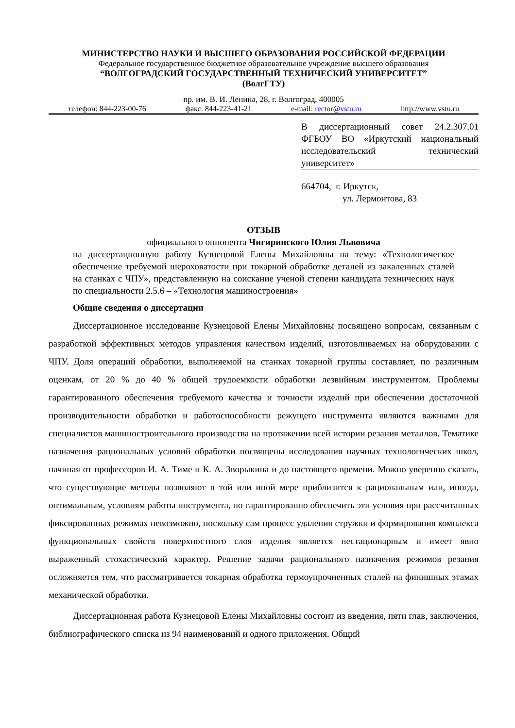МИНИСТЕРСТВО НАУКИ И ВЫСШЕГО ОБРАЗОВАНИЯ РОССИЙСКОЙ ФЕДЕРАЦИИ
Федеральное государственное бюджетное образовательное учреждение высшего образования
“ВОЛГОГРАДСКИЙ ГОСУДАРСТВЕННЫЙ ТЕХНИЧЕСКИЙ УНИВЕРСИТЕТ”
(ВолгГТУ)
пр. им. В. И. Ленина, 28, г. Волгоград, 400005
телефон: 844-223-00-76 факс: 844-223-41-21 e-mail: rector@vstu.ru http://www.vstu.ru
В диссертационный совет 24.2.307.01 ФГБОУ ВО «Иркутский национальный исследовательский технический университет»
664704, г. Иркутск,
ул. Лермонтова, 83
ОТЗЫВ
официального оппонента Чигиринского Юлия Львовича
на диссертационную работу Кузнецовой Елены Михайловны на тему: «Технологическое обеспечение требуемой шероховатости при токарной обработке деталей из закаленных сталей на станках с ЧПУ», представленную на соискание ученой степени кандидата технических наук по специальности 2.5.6 – «Технология машиностроения»
Общие сведения о диссертации
Диссертационное исследование Кузнецовой Елены Михайловны посвящено вопросам, связанным с разработкой эффективных методов управления качеством изделий, изготовливаемых на оборудовании с ЧПУ. Доля операций обработки, выполняемой на станках токарной группы составляет, по различным оценкам, от 20 % до 40 % общей трудоемкости обработки лезвийным инструментом. Проблемы гарантированного обеспечения требуемого качества и точности изделий при обеспечении достаточной производительности обработки и работоспособности режущего инструмента являются важными для специалистов машиностроительного производства на протяжении всей истории резания металлов. Тематике назначения рациональных условий обработки посвящены исследования научных технологических школ, начиная от профессоров И. А. Тиме и К. А. Зворыкина и до настоящего времени. Можно уверенно сказать, что существующие методы позволяют в той или иной мере приблизится к рациональным или, иногда, оптимальным, условиям работы инструмента, но гарантированно обеспечить эти условия при рассчитанных фиксированных режимах невозможно, поскольку сам процесс удаления стружки и формирования комплекса функциональных свойств поверхностного слоя изделия является нестационарным и имеет явно выраженный стохастический характер. Решение задачи рационального назначения режимов резания осложняется тем, что рассматривается токарная обработка термоупрочненных сталей на финишных этамах механической обработки.
Диссертационная работа Кузнецовой Елены Михайловны состоит из введения, пяти глав, заключения, библиографического списка из 94 наименований и одного приложения. Общий